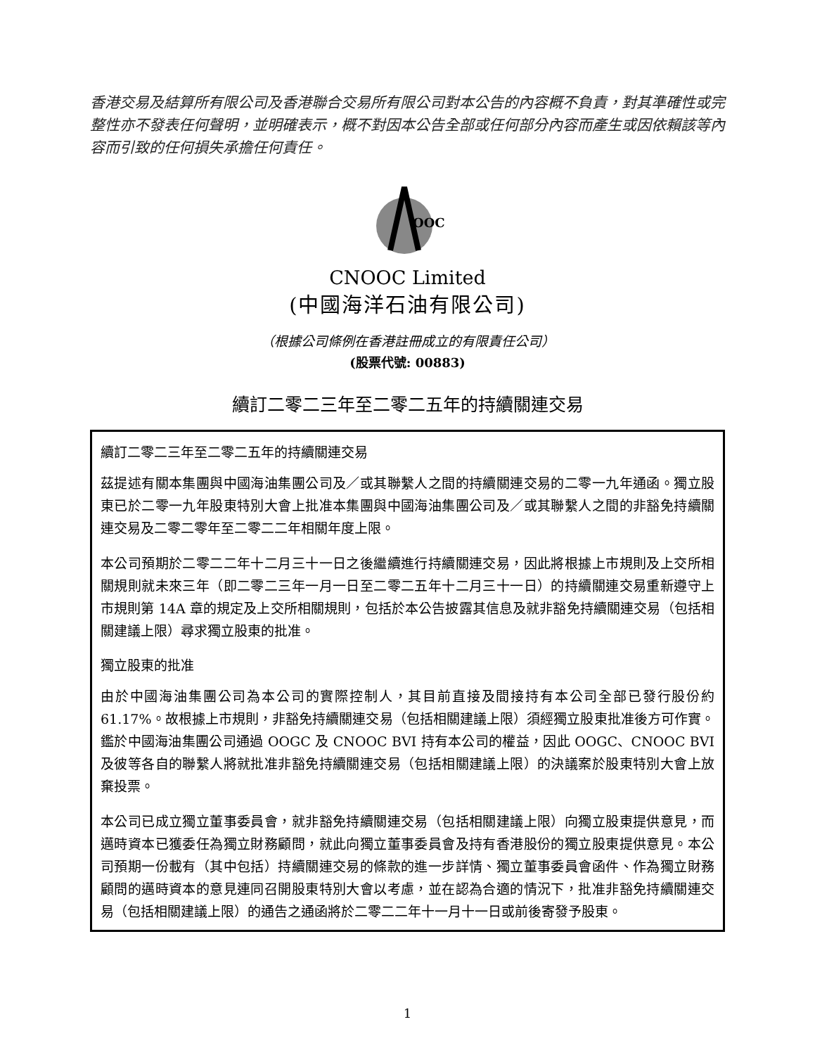香港交易及結算所有限公司及香港聯合交易所有限公司對本公告的內容概不負責，對其準確性或完整性亦不發表任何聲明，並明確表示，概不對因本公告全部或任何部分內容而產生或因依賴該等內容而引致的任何損失承擔任何責任。
OOC
CNOOC Limited
(中國海洋石油有限公司)
（根據公司條例在香港註冊成立的有限責任公司）
(股票代號: 00883)
續訂二零二三年至二零二五年的持續關連交易
續訂二零二三年至二零二五年的持續關連交易
茲提述有關本集團與中國海油集團公司及／或其聯繫人之間的持續關連交易的二零一九年通函。獨立股東已於二零一九年股東特別大會上批准本集團與中國海油集團公司及／或其聯繫人之間的非豁免持續關連交易及二零二零年至二零二二年相關年度上限。
本公司預期於二零二二年十二月三十一日之後繼續進行持續關連交易，因此將根據上市規則及上交所相關規則就未來三年（即二零二三年一月一日至二零二五年十二月三十一日）的持續關連交易重新遵守上市規則第 14A 章的規定及上交所相關規則，包括於本公告披露其信息及就非豁免持續關連交易（包括相關建議上限）尋求獨立股東的批准。
獨立股東的批准
由於中國海油集團公司為本公司的實際控制人，其目前直接及間接持有本公司全部已發行股份約 61.17%。故根據上市規則，非豁免持續關連交易（包括相關建議上限）須經獨立股東批准後方可作實。鑑於中國海油集團公司通過 OOGC 及 CNOOC BVI 持有本公司的權益，因此 OOGC、CNOOC BVI 及彼等各自的聯繫人將就批准非豁免持續關連交易（包括相關建議上限）的決議案於股東特別大會上放棄投票。
本公司已成立獨立董事委員會，就非豁免持續關連交易（包括相關建議上限）向獨立股東提供意見，而邁時資本已獲委任為獨立財務顧問，就此向獨立董事委員會及持有香港股份的獨立股東提供意見。本公司預期一份載有（其中包括）持續關連交易的條款的進一步詳情、獨立董事委員會函件、作為獨立財務顧問的邁時資本的意見連同召開股東特別大會以考慮，並在認為合適的情況下，批准非豁免持續關連交易（包括相關建議上限）的通告之通函將於二零二二年十一月十一日或前後寄發予股東。
1